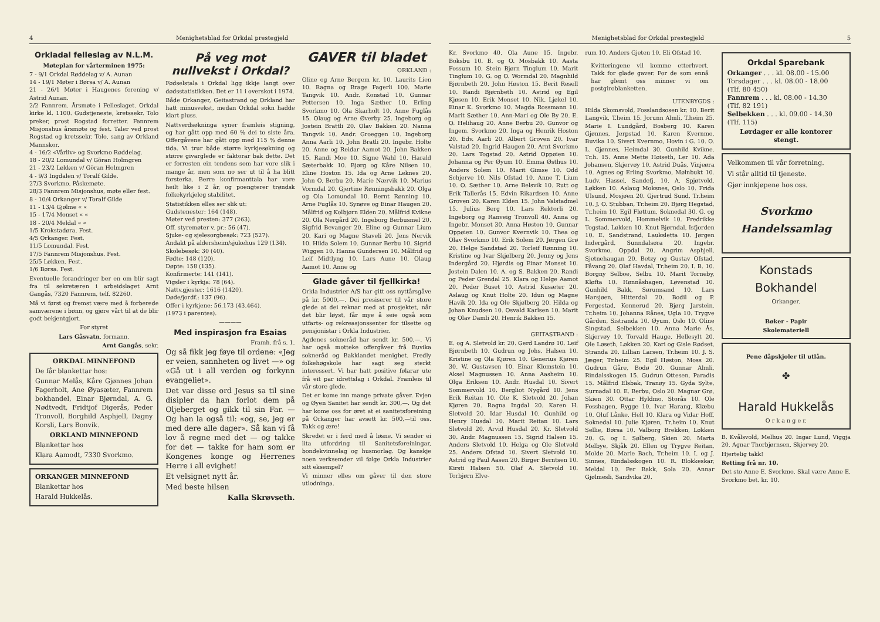4 Menighetsblad for Orkdal prestegjeld
Orkladal felleslag av N.L.M.
Møteplan for vårterminen 1975:
7 - 9/1 Orkdal Røddelag v/ A. Aunan
14 - 19/1 Møter i Børsa v/ A. Aunan
21 - 26/1 Møter i Haugenes forening v/ Astrid Aunan.
2/2 Fannrem. Årsmøte i Fellesla­get. Orkdal kirke kl. 1100. Gudstjeneste, kretssekr. Tolo preker, prost Rogstad forretter. Fannrem Misjonshus årsmøte og fest. Taler ved prost Rogstad og kretssekr. Tolo, sang av Orkland Mannskor.
4 - 16/2 «Vårliv» og Svorkmo Røddelag.
18 - 20/2 Lomundal v/ Göran Holmgren
21 - 23/2 Løkken v/ Göran Holmgren
4 - 9/3 Ingdalen v/ Toralf Gilde.
27/3 Svorkmo. Påskemøte.
28/3 Fannrem Misjonshus, møte eller fest.
8 - 10/4 Orkanger v/ Toralf Gilde
11 - 13/4 Gjølme « «
15 - 17/4 Monset « «
18 - 20/4 Meldal « «
1/5 Krokstadøra. Fest.
4/5 Orkanger. Fest.
11/5 Lomundal. Fest.
17/5 Fannrem Misjonshus. Fest.
25/5 Løkken. Fest.
1/6 Børsa. Fest.
Eventuelle forandringer ber en om blir sagt fra til sekretæren i arbeidslaget Arnt Gangås, 7320 Fannrem, telf. 82260.
Må vi først og fremst være med å forberede samværene i bønn, og gjøre vårt til at de blir godt bekjentgjort.
For styret
Lars Gåsvatn, formann.
Arnt Gangås, sekr.
ORKDAL MINNEFOND
De får blankettar hos:
Gunnar Melås, Kåre Gjønnes Johan Fagerholt, Ane Øyasæter, Fannrem bokhandel, Einar Bjørndal, A. G. Nødtvedt, Fridtjof Digerås, Peder Tronvoll, Borghild Asphjell, Dagny Korsli, Lars Bonvik.
ORKLAND MINNEFOND
Blankettar hos
Klara Aamodt, 7330 Svorkmo.
ORKANGER MINNEFOND
Blankettar hos
Harald Hukkelås.
På veg mot nullvekst i Orkdal?
Fødselstala i Orkdal ligg ikkje langt over dødsstatistikken. Det er 11 i overskot i 1974.
Både Orkanger, Geitastrand og Orkland har hatt minusvekst, medan Orkdal sokn hadde klart pluss.
Nattverdsøkninga syner framleis stigning, og har gått opp med 60 % dei to siste åra. Offergåvene har gått opp med 115 % denne tida. Vi trur både større kyrkjesøkning og større givarglede er faktorar bak dette. Det er forresten ein tendens som har vore slik i mange år, men som no ser ut til å ha blitt forsterka. Berre konfirmanttala har vore heilt like i 2 år, og poengterer trøndsk folkekyrkjeleg stabilitet.
Statistikken elles ser slik ut:
Gudstenester: 164 (148).
Møter ved presten: 377 (263).
Off. styremøter v. pr.: 56 (47).
Sjuke- og sjelesorgbesøk: 723 (527).
Andakt på aldersheim/sjukehus 129 (134).
Skolebesøk: 30 (40).
Fødte: 148 (120).
Døpte: 158 (135).
Konfirmerte: 141 (141).
Vigsler i kyrkja: 78 (64).
Nattv.gjester: 1616 (1420).
Døde/jordf.: 137 (96).
Offer i kyrkjene: 56.173 (43.464).
(1973 i parentes).
————
Med inspirasjon fra Esaias
Framh. frå s. 1.
Og så fikk jeg føye til ordene: «Jeg er veien, sannheten og livet —» og «Gå ut i all verden og forkynn evangeliet».
Det var disse ord Jesus sa til sine disipler da han forlot dem på Oljeberget og gikk til sin Far. — Og han la også til: «og, se, jeg er med dere alle dager». Så kan vi få lov å regne med det — og takke for det — takke for ham som er Kongenes konge og Herrenes Herre i all evighet!
Et velsignet nytt år.
Med beste hilsen
Kalla Skrøvseth.
GAVER til bladet
ORKLAND :
Oline og Arne Bergem kr. 10. Laurits Lien 10. Ragna og Brage Fagerli 100. Marie Tangvik 10. Andr. Konstad 10. Gunnar Pettersen 10. Inga Sæther 10. Erling Svorkmo 10. Ola Skarholt 10. Anne Fuglås 15. Olaug og Arne Øverby 25. Ingeborg og Jostein Brattli 20. Olav Bakken 20. Nanna Tangvik 10. Andr. Groeggen 10. Ingeborg Anna Aarli 10. John Bratli 20. Ingebr. Holte 20. Anne og Reidar Aamot 20. John Bakken 15. Randi Moe 10. Signe Wahl 10. Harald Sæterbakk 10. Bjørg og Kåre Nilsen 10. Eline Hoston 15. Ida og Arne Leknes 20. John O. Berbu 20. Marie Nærvik 10. Marius Vormdal 20. Gjertine Rønningsbakk 20. Olga og Ola Lomundal 10. Bernt Rønning 10. Arne Fuglås 10. Synøve og Einar Haugen 20. Målfrid og Kolbjørn Elden 20. Målfrid Kvikne 20. Ola Nergård 20. Ingeborg Berbusmel 20. Sigfrid Bevanger 20. Eline og Gunnar Lium 20. Kari og Magne Staveli 20. Jens Nervik 10. Hilda Solem 10. Gunnar Berbu 10. Sigrid Wiggen 10. Hanna Gundersen 10. Målfrid og Leif Midtlyng 10. Lars Aune 10. Olaug Aamot 10. Anne og
Glade gåver til fjellkirka!
Orkla Industrier A/S har gitt oss nyttårsgåve på kr. 5000,—. Dei presiserer til vår store glede at dei reknar med at prosjektet, når det blir løyst, får mye å seie også som utfarts- og rekreasjonssenter for tilsette og pensjonistar i Orkla Industrier.
Agdenes sokneråd har sendt kr. 500,—. Vi har også motteke offergåver frå Buvika sokneråd og Bakklandet menighet. Fredly folkehøgskole har sagt seg sterkt interessert. Vi har hatt positive følarar ute frå eit par idrettslag i Orkdal. Framleis til vår store glede.
Det er kome inn mange private gåver. Evjen og Øyen Sanitet har sendt kr. 300,—. Og det har kome oss for øret at ei sanitetsforeining på Orkanger har avsett kr. 500,—til oss. Takk og ære!
Skredet er i ferd med å løsne. Vi sender ei lita utfordring til Sanitetsforeiningar, bondekvinnelag og husmorlag. Og kanskje noen verksemder vil følge Orkla Industrier sitt eksempel?
Vi minner elles om gåver til den store utlodninga.
Menighetsblad for Orkdal prestegjeld 5
Kr. Svorkmo 40. Ola Aune 15. Ingebr. Boksbu 10. B. og O. Mosbakk 10. Aasta Fossum 10. Stein Bjørn Tinglum 10. Marit Tinglum 10. G. og O. Wormdal 20. Magnhild Bjørnbeth 20. John Høston 15. Berit Resell 10. Randi Bjørnbeth 10. Astrid og Egil Kjøsen 10. Erik Monset 10. Nik. Ljøkel 10. Einar K. Svorkmo 10. Magda Rossmann 10. Marit Sæther 10. Ann-Mari og Ole By 20. E. O. Helihaug 20. Anne Berbu 20. Gunvor og Ingem. Svorkmo 20. Inga og Henrik Hoston 20. Edv. Aarli 20. Albert Groven 20. Ivar Valstad 20. Ingrid Haugen 20. Arnt Svorkmo 20. Lars Togstad 20. Astrid Oppøien 10. Johanna og Per Øyum 10. Emma Østhus 10. Anders Solem 10. Marit Gimse 10. Odd Schjerve 10. Nils Ofstad 10. Anne T. Lium 10. O. Sæther 10. Arne Belsvik 10. Rutt og Erik Tallerås 15. Edvin Rikardsen 10. Anne Groven 20. Karen Elden 15. John Valstadmel 15. Julius Berg 10. Lars Rektorli 20. Ingeborg og Ranveig Tronvoll 40. Anna og Ingebr. Monset 30. Anna Høston 10. Gunnar Oppøien 10. Gunvor Kvernvik 10. Thea og Olav Svorkmo 10. Erik Solem 20. Jørgen Grø 20. Helge Sandstad 20. Torleif Rønning 10. Kristine og Ivar Skjølberg 20. Jenny og Jens Indergård 20. Hjørdis og Einar Monset 10. Jostein Dalen 10. A. og S. Bakken 20. Randi og Peder Grendal 25. Klara og Helge Aamot 20. Peder Buset 10. Astrid Kusæter 20. Aslaug og Knut Holte 20. Idun og Magne Havik 20. Ida og Ole Skjølberg 20. Hilda og Johan Knudsen 10. Osvald Karlsen 10. Marit og Olav Damli 20. Henrik Bakken 15.
GEITASTRAND :
E. og A. Sletvold kr. 20. Gerd Landrø 10. Leif Bjørnbeth 10. Gudrun og Johs. Halsen 10. Kristine og Ola Kjøren 10. Generius Kjøren 30. W. Gustavsen 10. Einar Klomstein 10. Aksel Magnussen 10. Anna Aasheim 10. Olga Eriksen 10. Andr. Husdal 10. Sivert Sommervold 10. Bergliot Nygård 10. Jens Erik Reitan 10. Ole K. Sletvold 20. Johan Kjøren 20. Ragna Ingdal 20. Karen H. Sletvold 20. Idar Husdal 10. Gunhild og Henry Husdal 10. Marit Reitan 10. Lars Sletvold 20. Arvid Husdal 20. Kr. Sletvold 30. Andr. Magnussen 15. Sigrid Halsen 15. Anders Sletvold 10. Helga og Ole Sletvold 25. Anders Ofstad 10. Sivert Sletvold 10. Astrid og Paul Aasen 20. Birger Berntsen 10. Kirsti Halsen 50. Olaf A. Sletvold 10. Torbjørn Elve-
rum 10. Anders Gjeten 10. Eli Ofstad 10.
Kvitteringene vil komme etterhvert. Takk for glade gaver. For de som ennå har glemt oss minner vi om postgiroblanketten.
UTENBYGDS :
Hilda Skomsvold, Fosslandsosen kr. 10. Berit Langvik, T.heim 15. Jorunn Almli, T.heim 25. Marie I. Lundgård, Bosberg 10. Karen Gjønnes, Jerpstad 10. Karen Kvernmo, Buvika 10. Sivert Kvernmo, Hovin i G. 10. O. L. Gjønnes, Heimdal 30. Gunhild Kvikne. Tr.h. 15. Anne Mette Høiseth, Ler 10. Ada Johansen, Skjervøy 10. Astrid Duås, Vinjeøra 10. Agnes og Erling Svorkmo, Mølnbukt 10. Ludv. Hassel, Sandefj. 10. A. Spjøtvold, Løkken 10. Aslaug Moksnes, Oslo 10. Frida Ulsund, Mosjøen 20. Gjertrud Sund, Tr.heim 10. J. O. Stubban, Tr.heim 20. Bjørg Hegstad, Tr.heim 10. Egil Fløttum, Soknedal 30. G. og L. Sommervold, Hommelvik 10. Fredrikke Togstad, Løkken 10. Knut Bjørndal, Isfjorden 10. E. Sandstrand, Lauksletta 10. Jørgen Indergård, Sunndalsøra 20. Ingebr. Svorkmo, Oppdal 20. Angrim Asphjell, Sjetnehaugan 20. Betzy og Gustav Ofstad, Fåvang 20. Olaf Havdal, Tr.heim 20. I. B. 10. Borgny Selboe, Selbu 10. Marit Torneby, Kløfta 10. Hønnåshagen, Løvenstad 10. Gunhild Bakk, Sørumsand 10. Lars Harsjøen, Hitterdal 20. Bodil og P. Fergestad, Konnerud 20. Bjørg Jarstein, Tr.heim 10. Johanna Rånes, Ugla 10. Trygve Gården, Sistranda 10. Øyum, Oslo 10. Oline Singstad, Selbekken 10. Anna Marie Ås, Skjervøy 10. Torvald Hauge, Hellesylt 20. Ole Løseth, Løkken 20. Kari og Gisle Rødset, Stranda 20. Lillian Larsen, Tr.heim 10. J. S. Jæger, Tr.heim 25. Egil Høston, Moss 20. Gudrun Gåre, Bodø 20. Gunnar Almli, Rindalsskogen 15. Gudrun Ottesen, Paradis 15. Målfrid Elsbak, Tranøy 15. Gyda Sylte, Surnadal 10. E. Berbu, Oslo 20. Magnar Grø, Skien 30. Ottar Hyldmo, Storås 10. Ole Fosshagen, Rygge 10. Ivar Harang, Klæbu 10. Oluf Lånke, Hell 10. Klara og Vidar Hoff, Soknedal 10. Julie Kjøren, Tr.heim 10. Knut Sellie, Børsa 10. Valborg Brekken, Løkken 20. G. og I. Sølberg, Skien 20. Marta Melbye, Skjåk 20. Ellen og Trygve Reitan, Molde 20. Marie Bach, Tr.heim 10. I. og J. Sinnes, Rindalsskogen 10. R. Blokkeskar, Meldal 10. Per Bakk, Sola 20. Annar Gjølmesli, Sandvika 20.
Orkdal Sparebank
Orkanger . . . kl. 08.00 - 15.00
Torsdager . . . kl. 08.00 - 18.00
(Tlf. 80 450)
Fannrem . . . kl. 08.00 - 14.30
(Tlf. 82 191)
Selbekken . . . kl. 09.00 - 14.30
(Tlf. 115)
Lørdager er alle kontorer stengt.
Velkommen til vår forretning.
Vi står alltid til tjeneste.
Gjør innkjøpene hos oss.
Svorkmo
Handelssamlag
Konstads
Bokhandel
Orkanger.
Bøker - Papir
Skolemateriell
Pene dåpskjoler til utlån.
✤
Harald Hukkelås
O r k a n g e r.
B. Kvålsvold, Melhus 20. Ingar Lund, Viggja 20. Agnar Thorbjørnsen, Skjervøy 20.
Hjertelig takk!
Retting frå nr. 10.
Det sto Anne E. Svorkmo. Skal være Anne E. Svorkmo bet. kr. 10.